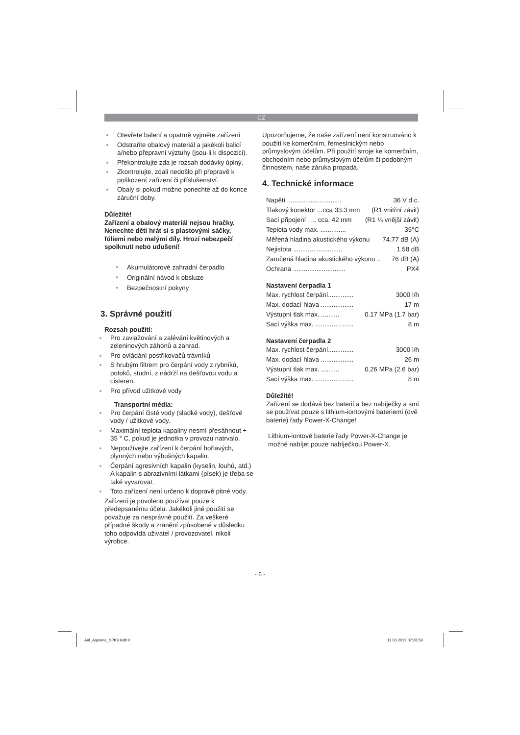CZ
Otevřete balení a opatrně vyjměte zařízení
Odstraňte obalový materiál a jakékoli balicí a/nebo přepravní výztuhy (jsou-li k dispozici).
Překontrolujte zda je rozsah dodávky úplný.
Zkontrolujte, zdali nedošlo při přepravě k poškození zařízení či příslušenství.
Obaly si pokud možno ponechte až do konce záruční doby.
Důležité!
Zařízení a obalový materiál nejsou hračky. Nenechte děti hrát si s plastovými sáčky, fóliemi nebo malými díly. Hrozí nebezpečí spolknutí nebo udušení!
Akumulátorové zahradní čerpadlo
Originální návod k obsluze
Bezpečnostní pokyny
3. Správné použití
Rozsah použití:
Pro zavlažování a zalévání květinových a zeleninových záhonů a zahrad.
Pro ovládání postřikovačů trávníků
S hrubým filtrem pro čerpání vody z rybníků, potoků, studní, z nádrží na dešťovou vodu a cisteren.
Pro přívod užitkové vody
Transportní média:
Pro čerpání čisté vody (sladké vody), dešťové vody / užitkové vody.
Maximální teplota kapaliny nesmí přesáhnout + 35 ° C, pokud je jednotka v provozu natrvalo.
Nepoužívejte zařízení k čerpání hořlavých, plynných nebo výbušných kapalin.
Čerpání agresivních kapalin (kyselin, louhů, atd.) A kapalin s abrazivními látkami (písek) je třeba se také vyvarovat.
Toto zařízení není určeno k dopravě pitné vody.
Zařízení je povoleno používat pouze k předepsanému účelu. Jakékoli jiné použití se považuje za nesprávné použití. Za veškeré případné škody a zranění způsobené v důsledku toho odpovídá uživatel / provozovatel, nikoli výrobce.
Upozorňujeme, že naše zařízení není konstruováno k použití ke komerčním, řemeslnickým nebo průmyslovým účelům. Při použití stroje ke komerčním, obchodním nebo průmyslovým účelům či podobným činnostem, naše záruka propadá.
4. Technické informace
Napětí .............................. 36 V d.c.
Tlakový konektor ...cca 33.3 mm (R1 vnitřní závit)
Sací připojení …. cca. 42 mm (R1 ¼ vnější závit)
Teplota vody max. .............. 35°C
Měřená hladina akustického výkonu 74.77 dB (A)
Nejistota ........................... 1.58 dB
Zaručená hladina akustického výkonu .. 76 dB (A)
Ochrana ............................. PX4
Nastavení čerpadla 1
Max. rychlost čerpání.............. 3000 l/h
Max. dodací hlava .................. 17 m
Výstupní tlak max. .......... 0.17 MPa (1.7 bar)
Sací výška max. ..................... 8 m
Nastavení čerpadla 2
Max. rychlost čerpání.............. 3000 l/h
Max. dodací hlava .................. 26 m
Výstupní tlak max. .......... 0.26 MPa (2.6 bar)
Sací výška max. ..................... 8 m
Důležité!
Zařízení se dodává bez baterií a bez nabíječky a smí se používat pouze s lithium-iontovými bateriemi (dvě baterie) řady Power-X-Change!
Lithium-iontové baterie řady Power-X-Change je možné nabíjet pouze nabíječkou Power-X.
- 6 -
Anl_Aquinna_SPK9.indb 6 11.03.2019 07:28:59